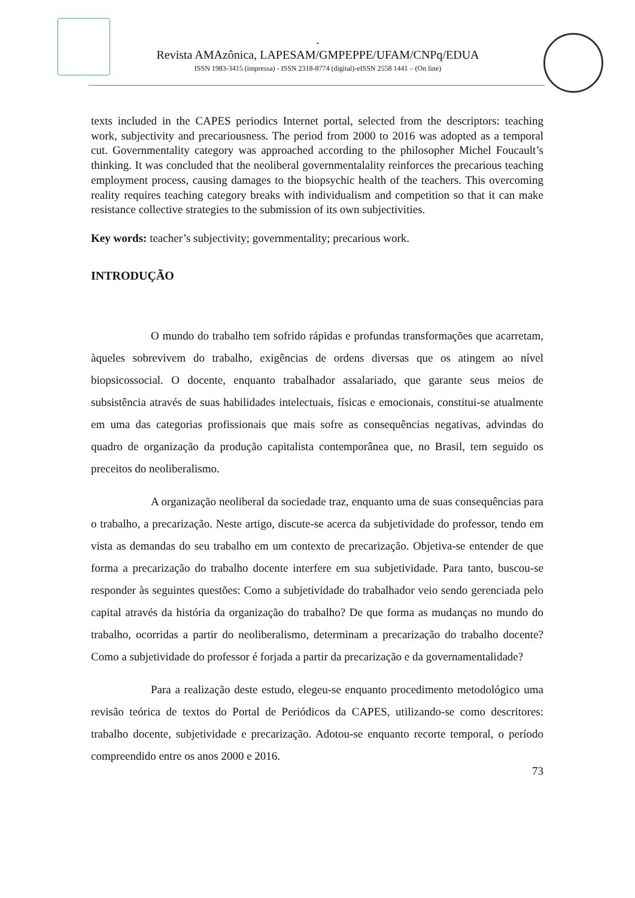-
Revista AMAzônica, LAPESAM/GMPEPPE/UFAM/CNPq/EDUA
ISSN 1983-3415 (impressa) - ISSN 2318-8774 (digital)-eISSN 2558 1441 – (On line)
texts included in the CAPES periodics Internet portal, selected from the descriptors: teaching work, subjectivity and precariousness. The period from 2000 to 2016 was adopted as a temporal cut. Governmentality category was approached according to the philosopher Michel Foucault’s thinking. It was concluded that the neoliberal governmentalality reinforces the precarious teaching employment process, causing damages to the biopsychic health of the teachers. This overcoming reality requires teaching category breaks with individualism and competition so that it can make resistance collective strategies to the submission of its own subjectivities.
Key words: teacher’s subjectivity; governmentality; precarious work.
INTRODUÇÃO
O mundo do trabalho tem sofrido rápidas e profundas transformações que acarretam, àqueles sobrevivem do trabalho, exigências de ordens diversas que os atingem ao nível biopsicossocial. O docente, enquanto trabalhador assalariado, que garante seus meios de subsistência através de suas habilidades intelectuais, físicas e emocionais, constitui-se atualmente em uma das categorias profissionais que mais sofre as consequências negativas, advindas do quadro de organização da produção capitalista contemporânea que, no Brasil, tem seguido os preceitos do neoliberalismo.
A organização neoliberal da sociedade traz, enquanto uma de suas consequências para o trabalho, a precarização. Neste artigo, discute-se acerca da subjetividade do professor, tendo em vista as demandas do seu trabalho em um contexto de precarização. Objetiva-se entender de que forma a precarização do trabalho docente interfere em sua subjetividade. Para tanto, buscou-se responder às seguintes questões: Como a subjetividade do trabalhador veio sendo gerenciada pelo capital através da história da organização do trabalho? De que forma as mudanças no mundo do trabalho, ocorridas a partir do neoliberalismo, determinam a precarização do trabalho docente? Como a subjetividade do professor é forjada a partir da precarização e da governamentalidade?
Para a realização deste estudo, elegeu-se enquanto procedimento metodológico uma revisão teórica de textos do Portal de Periódicos da CAPES, utilizando-se como descritores: trabalho docente, subjetividade e precarização. Adotou-se enquanto recorte temporal, o período compreendido entre os anos 2000 e 2016.
73